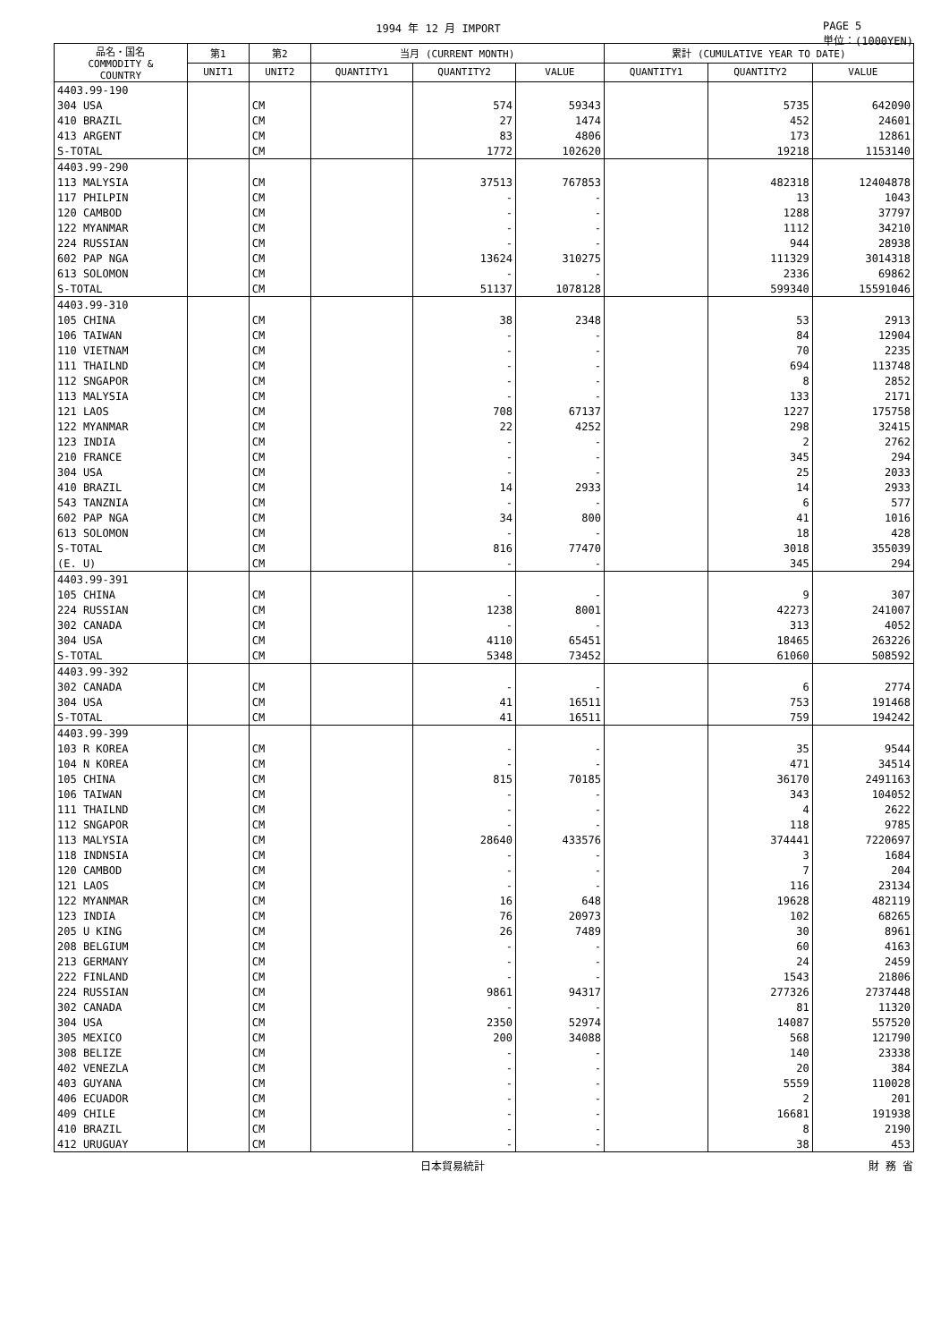1994 年 12 月 IMPORT PAGE 5
単位：(1000YEN)
| 品名・国名 COMMODITY & COUNTRY | 第1 | 第2 | 当月 (CURRENT MONTH) | | | 累計 (CUMULATIVE YEAR TO DATE) | | |
| --- | --- | --- | --- | --- | --- | --- | --- | --- |
| | UNIT1 | UNIT2 | QUANTITY1 | QUANTITY2 | VALUE | QUANTITY1 | QUANTITY2 | VALUE |
| 4403.99-190 | | | | | | | | |
| 304 USA | | CM | | 574 | 59343 | | 5735 | 642090 |
| 410 BRAZIL | | CM | | 27 | 1474 | | 452 | 24601 |
| 413 ARGENT | | CM | | 83 | 4806 | | 173 | 12861 |
| S-TOTAL | | CM | | 1772 | 102620 | | 19218 | 1153140 |
| 4403.99-290 | | | | | | | | |
| 113 MALYSIA | | CM | | 37513 | 767853 | | 482318 | 12404878 |
| 117 PHILPIN | | CM | | - | - | | 13 | 1043 |
| 120 CAMBOD | | CM | | - | - | | 1288 | 37797 |
| 122 MYANMAR | | CM | | - | - | | 1112 | 34210 |
| 224 RUSSIAN | | CM | | - | - | | 944 | 28938 |
| 602 PAP NGA | | CM | | 13624 | 310275 | | 111329 | 3014318 |
| 613 SOLOMON | | CM | | - | - | | 2336 | 69862 |
| S-TOTAL | | CM | | 51137 | 1078128 | | 599340 | 15591046 |
| 4403.99-310 | | | | | | | | |
| 105 CHINA | | CM | | 38 | 2348 | | 53 | 2913 |
| 106 TAIWAN | | CM | | - | - | | 84 | 12904 |
| 110 VIETNAM | | CM | | - | - | | 70 | 2235 |
| 111 THAILND | | CM | | - | - | | 694 | 113748 |
| 112 SNGAPOR | | CM | | - | - | | 8 | 2852 |
| 113 MALYSIA | | CM | | - | - | | 133 | 2171 |
| 121 LAOS | | CM | | 708 | 67137 | | 1227 | 175758 |
| 122 MYANMAR | | CM | | 22 | 4252 | | 298 | 32415 |
| 123 INDIA | | CM | | - | - | | 2 | 2762 |
| 210 FRANCE | | CM | | - | - | | 345 | 294 |
| 304 USA | | CM | | - | - | | 25 | 2033 |
| 410 BRAZIL | | CM | | 14 | 2933 | | 14 | 2933 |
| 543 TANZNIA | | CM | | - | - | | 6 | 577 |
| 602 PAP NGA | | CM | | 34 | 800 | | 41 | 1016 |
| 613 SOLOMON | | CM | | - | - | | 18 | 428 |
| S-TOTAL | | CM | | 816 | 77470 | | 3018 | 355039 |
| (E. U) | | CM | | - | - | | 345 | 294 |
| 4403.99-391 | | | | | | | | |
| 105 CHINA | | CM | | - | - | | 9 | 307 |
| 224 RUSSIAN | | CM | | 1238 | 8001 | | 42273 | 241007 |
| 302 CANADA | | CM | | - | - | | 313 | 4052 |
| 304 USA | | CM | | 4110 | 65451 | | 18465 | 263226 |
| S-TOTAL | | CM | | 5348 | 73452 | | 61060 | 508592 |
| 4403.99-392 | | | | | | | | |
| 302 CANADA | | CM | | - | - | | 6 | 2774 |
| 304 USA | | CM | | 41 | 16511 | | 753 | 191468 |
| S-TOTAL | | CM | | 41 | 16511 | | 759 | 194242 |
| 4403.99-399 | | | | | | | | |
| 103 R KOREA | | CM | | - | - | | 35 | 9544 |
| 104 N KOREA | | CM | | - | - | | 471 | 34514 |
| 105 CHINA | | CM | | 815 | 70185 | | 36170 | 2491163 |
| 106 TAIWAN | | CM | | - | - | | 343 | 104052 |
| 111 THAILND | | CM | | - | - | | 4 | 2622 |
| 112 SNGAPOR | | CM | | - | - | | 118 | 9785 |
| 113 MALYSIA | | CM | | 28640 | 433576 | | 374441 | 7220697 |
| 118 INDNSIA | | CM | | - | - | | 3 | 1684 |
| 120 CAMBOD | | CM | | - | - | | 7 | 204 |
| 121 LAOS | | CM | | - | - | | 116 | 23134 |
| 122 MYANMAR | | CM | | 16 | 648 | | 19628 | 482119 |
| 123 INDIA | | CM | | 76 | 20973 | | 102 | 68265 |
| 205 U KING | | CM | | 26 | 7489 | | 30 | 8961 |
| 208 BELGIUM | | CM | | - | - | | 60 | 4163 |
| 213 GERMANY | | CM | | - | - | | 24 | 2459 |
| 222 FINLAND | | CM | | - | - | | 1543 | 21806 |
| 224 RUSSIAN | | CM | | 9861 | 94317 | | 277326 | 2737448 |
| 302 CANADA | | CM | | - | - | | 81 | 11320 |
| 304 USA | | CM | | 2350 | 52974 | | 14087 | 557520 |
| 305 MEXICO | | CM | | 200 | 34088 | | 568 | 121790 |
| 308 BELIZE | | CM | | - | - | | 140 | 23338 |
| 402 VENEZLA | | CM | | - | - | | 20 | 384 |
| 403 GUYANA | | CM | | - | - | | 5559 | 110028 |
| 406 ECUADOR | | CM | | - | - | | 2 | 201 |
| 409 CHILE | | CM | | - | - | | 16681 | 191938 |
| 410 BRAZIL | | CM | | - | - | | 8 | 2190 |
| 412 URUGUAY | | CM | | - | - | | 38 | 453 |
日本貿易統計 財 務 省